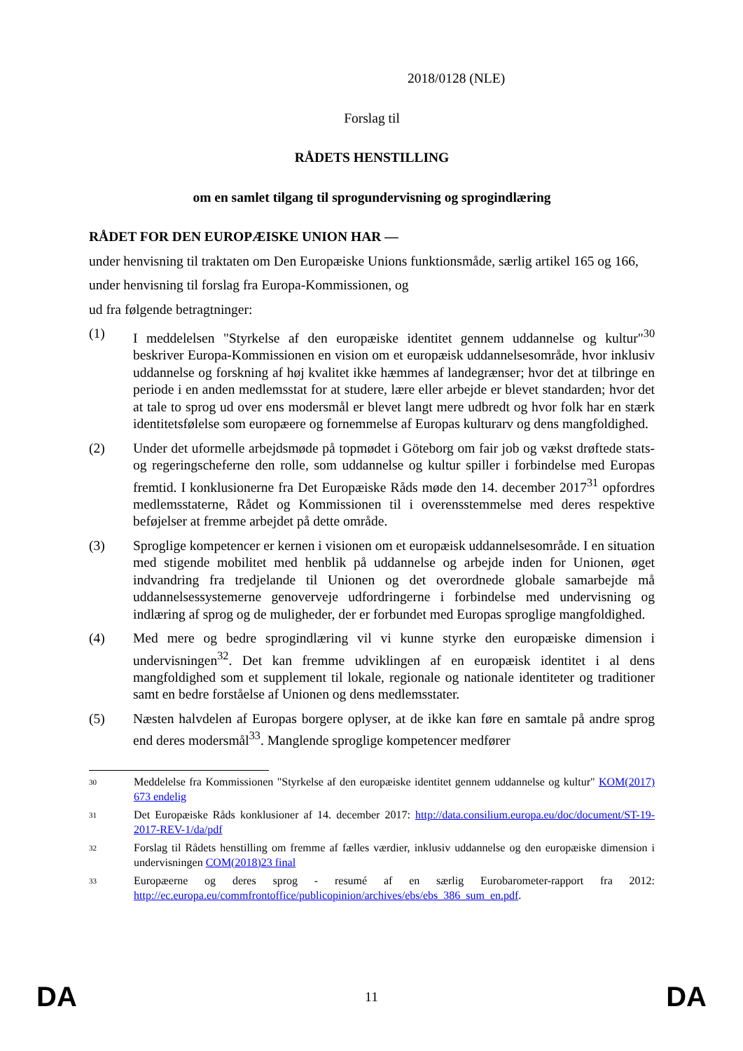2018/0128 (NLE)
Forslag til
RÅDETS HENSTILLING
om en samlet tilgang til sprogundervisning og sprogindlæring
RÅDET FOR DEN EUROPÆISKE UNION HAR —
under henvisning til traktaten om Den Europæiske Unions funktionsmåde, særlig artikel 165 og 166,
under henvisning til forslag fra Europa-Kommissionen, og
ud fra følgende betragtninger:
(1) I meddelelsen "Styrkelse af den europæiske identitet gennem uddannelse og kultur"<sup>30</sup> beskriver Europa-Kommissionen en vision om et europæisk uddannelsesområde, hvor inklusiv uddannelse og forskning af høj kvalitet ikke hæmmes af landegrænser; hvor det at tilbringe en periode i en anden medlemsstat for at studere, lære eller arbejde er blevet standarden; hvor det at tale to sprog ud over ens modersmål er blevet langt mere udbredt og hvor folk har en stærk identitetsfølelse som europæere og fornemmelse af Europas kulturarv og dens mangfoldighed.
(2) Under det uformelle arbejdsmøde på topmødet i Göteborg om fair job og vækst drøftede stats- og regeringscheferne den rolle, som uddannelse og kultur spiller i forbindelse med Europas fremtid. I konklusionerne fra Det Europæiske Råds møde den 14. december 2017<sup>31</sup> opfordres medlemsstaterne, Rådet og Kommissionen til i overensstemmelse med deres respektive beføjelser at fremme arbejdet på dette område.
(3) Sproglige kompetencer er kernen i visionen om et europæisk uddannelsesområde. I en situation med stigende mobilitet med henblik på uddannelse og arbejde inden for Unionen, øget indvandring fra tredjelande til Unionen og det overordnede globale samarbejde må uddannelsessystemerne genoverveje udfordringerne i forbindelse med undervisning og indlæring af sprog og de muligheder, der er forbundet med Europas sproglige mangfoldighed.
(4) Med mere og bedre sprogindlæring vil vi kunne styrke den europæiske dimension i undervisningen<sup>32</sup>. Det kan fremme udviklingen af en europæisk identitet i al dens mangfoldighed som et supplement til lokale, regionale og nationale identiteter og traditioner samt en bedre forståelse af Unionen og dens medlemsstater.
(5) Næsten halvdelen af Europas borgere oplyser, at de ikke kan føre en samtale på andre sprog end deres modersmål<sup>33</sup>. Manglende sproglige kompetencer medfører
30
Meddelelse fra Kommissionen "Styrkelse af den europæiske identitet gennem uddannelse og kultur" KOM(2017) 673 endelig
31
Det Europæiske Råds konklusioner af 14. december 2017: http://data.consilium.europa.eu/doc/document/ST-19-2017-REV-1/da/pdf
32
Forslag til Rådets henstilling om fremme af fælles værdier, inklusiv uddannelse og den europæiske dimension i undervisningen COM(2018)23 final
33
Europæerne og deres sprog - resumé af en særlig Eurobarometer-rapport fra 2012: http://ec.europa.eu/commfrontoffice/publicopinion/archives/ebs/ebs_386_sum_en.pdf.
DA 11 DA